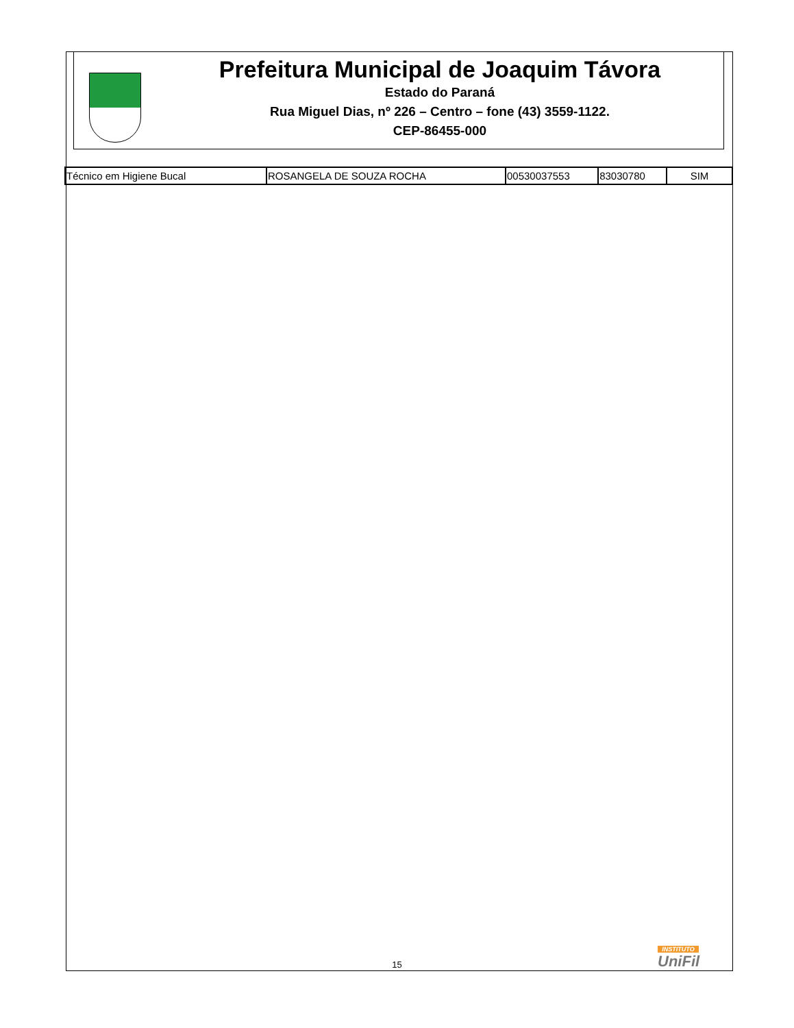Prefeitura Municipal de Joaquim Távora
Estado do Paraná
Rua Miguel Dias, nº 226 – Centro – fone (43) 3559-1122.
CEP-86455-000
| Técnico em Higiene Bucal | ROSANGELA DE SOUZA ROCHA | 00530037553 | 83030780 | SIM |
INSTITUTO
UniFil
15